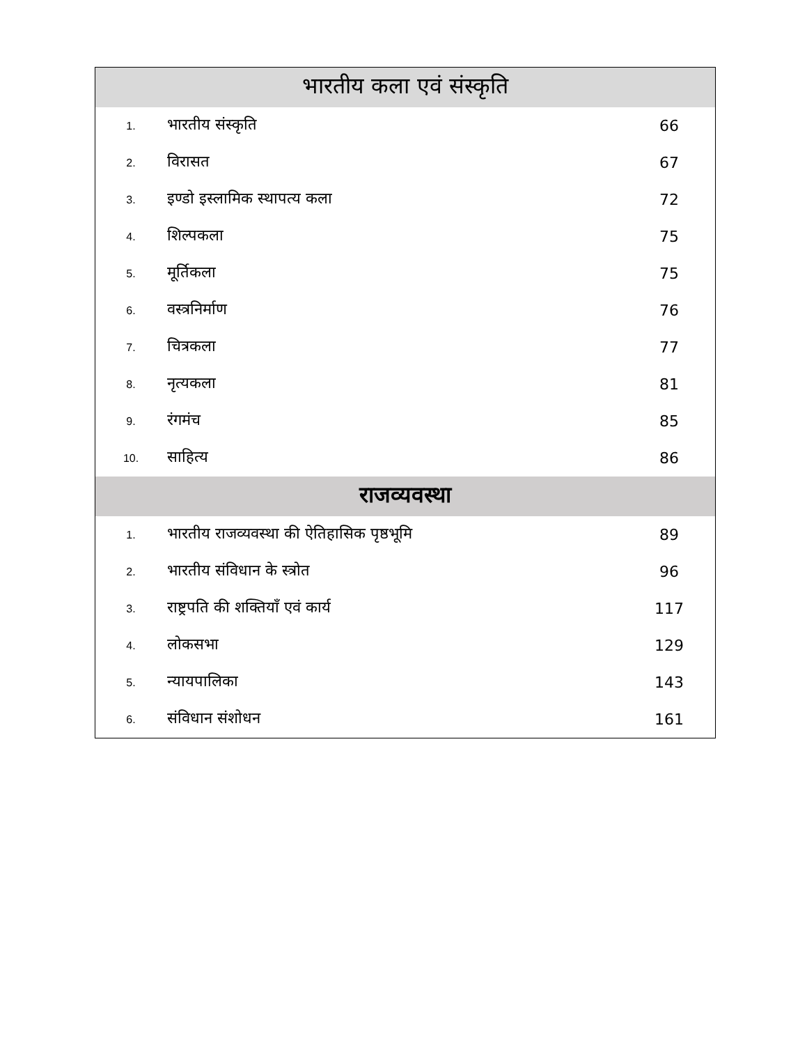| भारतीय कला एवं संस्कृति | | |
| --- | --- | --- |
| 1. | भारतीय संस्कृति | 66 |
| 2. | विरासत | 67 |
| 3. | इण्डो इस्लामिक स्थापत्य कला | 72 |
| 4. | शिल्पकला | 75 |
| 5. | मूर्तिकला | 75 |
| 6. | वस्त्रनिर्माण | 76 |
| 7. | चित्रकला | 77 |
| 8. | नृत्यकला | 81 |
| 9. | रंगमंच | 85 |
| 10. | साहित्य | 86 |
| राजव्यवस्था | | |
| 1. | भारतीय राजव्यवस्था की ऐतिहासिक पृष्ठभूमि | 89 |
| 2. | भारतीय संविधान के स्त्रोत | 96 |
| 3. | राष्ट्रपति की शक्तियाँ एवं कार्य | 117 |
| 4. | लोकसभा | 129 |
| 5. | न्यायपालिका | 143 |
| 6. | संविधान संशोधन | 161 |